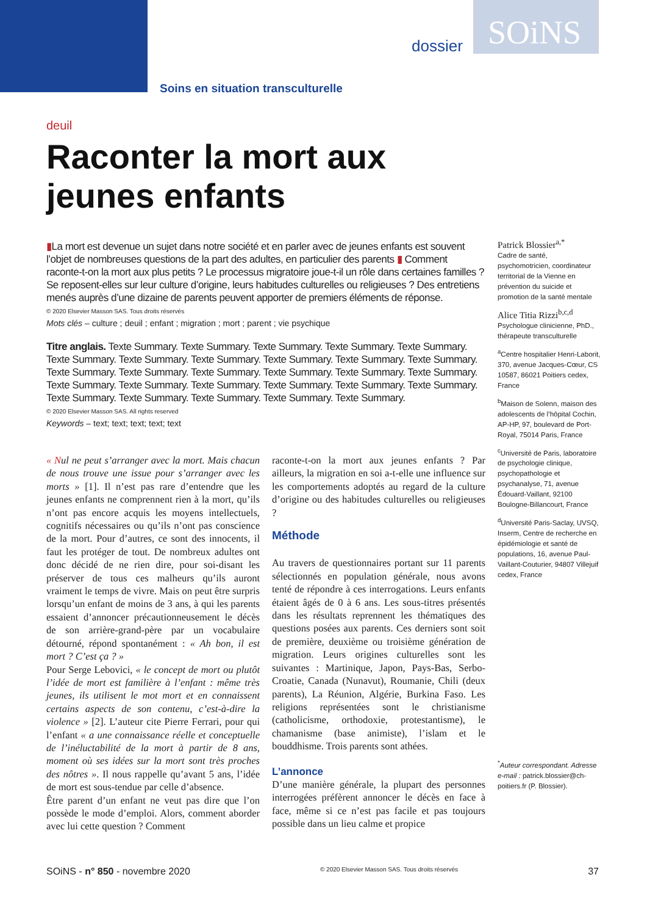dossier SOiNS
Soins en situation transculturelle
deuil
Raconter la mort aux jeunes enfants
▮La mort est devenue un sujet dans notre société et en parler avec de jeunes enfants est souvent l’objet de nombreuses questions de la part des adultes, en particulier des parents ▮ Comment raconte-t-on la mort aux plus petits ? Le processus migratoire joue-t-il un rôle dans certaines familles ? Se reposent-elles sur leur culture d’origine, leurs habitudes culturelles ou religieuses ? Des entretiens menés auprès d’une dizaine de parents peuvent apporter de premiers éléments de réponse.
© 2020 Elsevier Masson SAS. Tous droits réservés
Mots clés – culture ; deuil ; enfant ; migration ; mort ; parent ; vie psychique
Titre anglais. Texte Summary. Texte Summary. Texte Summary. Texte Summary. Texte Summary. Texte Summary. Texte Summary. Texte Summary. Texte Summary. Texte Summary. Texte Summary. Texte Summary. Texte Summary. Texte Summary. Texte Summary. Texte Summary. Texte Summary. Texte Summary. Texte Summary. Texte Summary. Texte Summary. Texte Summary. Texte Summary. Texte Summary. Texte Summary. Texte Summary. Texte Summary. Texte Summary.
© 2020 Elsevier Masson SAS. All rights reserved
Keywords – text; text; text; text; text
« Nul ne peut s’arranger avec la mort. Mais chacun de nous trouve une issue pour s’arranger avec les morts » [1]. Il n’est pas rare d’entendre que les jeunes enfants ne comprennent rien à la mort, qu’ils n’ont pas encore acquis les moyens intellectuels, cognitifs nécessaires ou qu’ils n’ont pas conscience de la mort. Pour d’autres, ce sont des innocents, il faut les protéger de tout. De nombreux adultes ont donc décidé de ne rien dire, pour soi-disant les préserver de tous ces malheurs qu’ils auront vraiment le temps de vivre. Mais on peut être surpris lorsqu’un enfant de moins de 3 ans, à qui les parents essaient d’annoncer précautionneusement le décès de son arrière-grand-père par un vocabulaire détourné, répond spontanément : « Ah bon, il est mort ? C’est ça ? »
Pour Serge Lebovici, « le concept de mort ou plutôt l’idée de mort est familière à l’enfant : même très jeunes, ils utilisent le mot mort et en connaissent certains aspects de son contenu, c’est-à-dire la violence » [2]. L’auteur cite Pierre Ferrari, pour qui l’enfant « a une connaissance réelle et conceptuelle de l’inéluctabilité de la mort à partir de 8 ans, moment où ses idées sur la mort sont très proches des nôtres ». Il nous rappelle qu’avant 5 ans, l’idée de mort est sous-tendue par celle d’absence.
Être parent d’un enfant ne veut pas dire que l’on possède le mode d’emploi. Alors, comment aborder avec lui cette question ? Comment
raconte-t-on la mort aux jeunes enfants ? Par ailleurs, la migration en soi a-t-elle une influence sur les comportements adoptés au regard de la culture d’origine ou des habitudes culturelles ou religieuses ?
Méthode
Au travers de questionnaires portant sur 11 parents sélectionnés en population générale, nous avons tenté de répondre à ces interrogations. Leurs enfants étaient âgés de 0 à 6 ans. Les sous-titres présentés dans les résultats reprennent les thématiques des questions posées aux parents. Ces derniers sont soit de première, deuxième ou troisième génération de migration. Leurs origines culturelles sont les suivantes : Martinique, Japon, Pays-Bas, Serbo-Croatie, Canada (Nunavut), Roumanie, Chili (deux parents), La Réunion, Algérie, Burkina Faso. Les religions représentées sont le christianisme (catholicisme, orthodoxie, protestantisme), le chamanisme (base animiste), l’islam et le bouddhisme. Trois parents sont athées.
L’annonce
D’une manière générale, la plupart des personnes interrogées préfèrent annoncer le décès en face à face, même si ce n’est pas facile et pas toujours possible dans un lieu calme et propice
Patrick Blossier<sup>a,*</sup>
Cadre de santé, psychomotricien, coordinateur territorial de la Vienne en prévention du suicide et promotion de la santé mentale
Alice Titia Rizzi<sup>b,c,d</sup>
Psychologue clinicienne, PhD., thérapeute transculturelle
<sup>a</sup> Centre hospitalier Henri-Laborit, 370, avenue Jacques-Cœur, CS 10587, 86021 Poitiers cedex, France
<sup>b</sup> Maison de Solenn, maison des adolescents de l’hôpital Cochin, AP-HP, 97, boulevard de Port-Royal, 75014 Paris, France
<sup>c</sup> Université de Paris, laboratoire de psychologie clinique, psychopathologie et psychanalyse, 71, avenue Édouard-Vaillant, 92100 Boulogne-Billancourt, France
<sup>d</sup> Université Paris-Saclay, UVSQ, Inserm, Centre de recherche en épidémiologie et santé de populations, 16, avenue Paul-Vaillant-Couturier, 94807 Villejuif cedex, France
<sup>*</sup> Auteur correspondant. Adresse e-mail : patrick.blossier@ch-poitiers.fr (P. Blossier).
SOiNS - n° 850 - novembre 2020 © 2020 Elsevier Masson SAS. Tous droits réservés 37